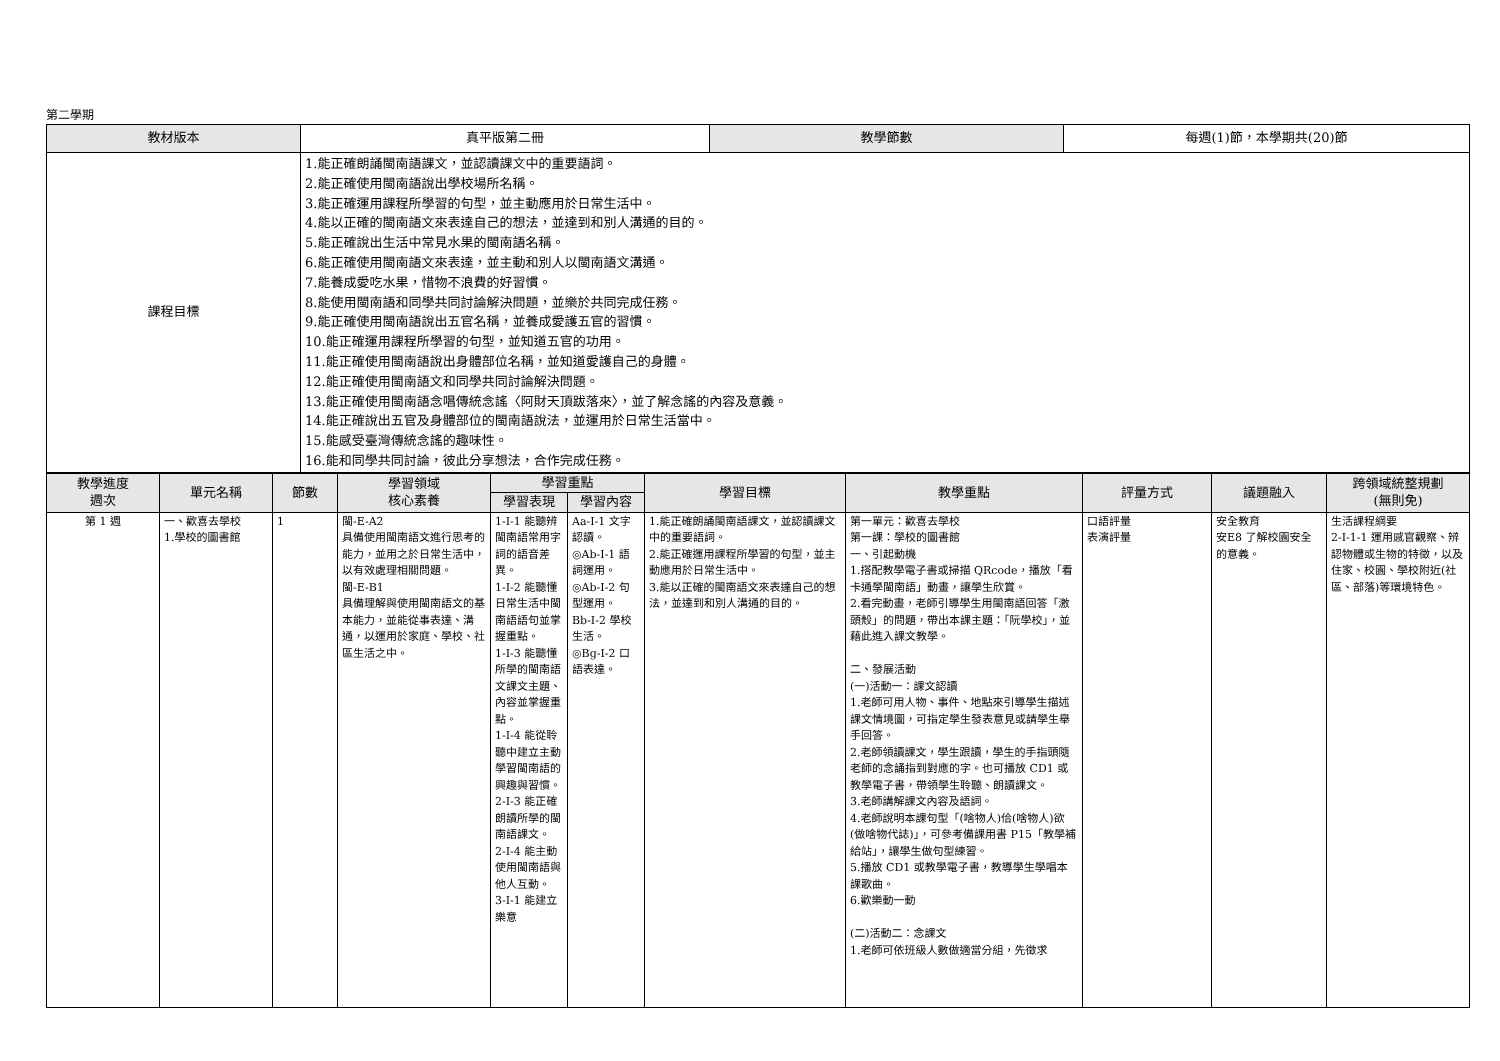第二學期
| 教材版本 | 真平版第二冊 | 教學節數 | 每週(1)節，本學期共(20)節 |
| 課程目標 | 1.能正確朗誦閩南語課文，並認讀課文中的重要語詞。 2.能正確使用閩南語說出學校場所名稱。 3.能正確運用課程所學習的句型，並主動應用於日常生活中。 4.能以正確的閩南語文來表達自己的想法，並達到和別人溝通的目的。 5.能正確說出生活中常見水果的閩南語名稱。 6.能正確使用閩南語文來表達，並主動和別人以閩南語文溝通。 7.能養成愛吃水果，惜物不浪費的好習慣。 8.能使用閩南語和同學共同討論解決問題，並樂於共同完成任務。 9.能正確使用閩南語說出五官名稱，並養成愛護五官的習慣。 10.能正確運用課程所學習的句型，並知道五官的功用。 11.能正確使用閩南語說出身體部位名稱，並知道愛護自己的身體。 12.能正確使用閩南語文和同學共同討論解決問題。 13.能正確使用閩南語念唱傳統念謠〈阿財天頂跋落來〉，並了解念謠的內容及意義。 14.能正確說出五官及身體部位的閩南語說法，並運用於日常生活當中。 15.能感受臺灣傳統念謠的趣味性。 16.能和同學共同討論，彼此分享想法，合作完成任務。 | | |
| 教學進度 週次 | 單元名稱 | 節數 | 學習領域 核心素養 | 學習重點 | | 學習目標 | 教學重點 | 評量方式 | 議題融入 | 跨領域統整規劃 (無則免) |
| --- | --- | --- | --- | --- | --- | --- | --- | --- | --- | --- |
| | | | | 學習表現 | 學習內容 | | | | | |
| 第 1 週 | 一、歡喜去學校 1.學校的圖書館 | 1 | 閩-E-A2 具備使用閩南語文進行思考的能力，並用之於日常生活中，以有效處理相關問題。 閩-E-B1 具備理解與使用閩南語文的基本能力，並能從事表達、溝通，以運用於家庭、學校、社區生活之中。 | 1-Ⅰ-1 能聽辨閩南語常用字詞的語音差異。 1-Ⅰ-2 能聽懂日常生活中閩南語語句並掌握重點。 1-Ⅰ-3 能聽懂所學的閩南語文課文主題、內容並掌握重點。 1-Ⅰ-4 能從聆聽中建立主動學習閩南語的興趣與習慣。 2-Ⅰ-3 能正確朗讀所學的閩南語課文。 2-Ⅰ-4 能主動使用閩南語與他人互動。 3-Ⅰ-1 能建立樂意 | Aa-Ⅰ-1 文字認讀。 ◎Ab-Ⅰ-1 語詞運用。 ◎Ab-Ⅰ-2 句型運用。 Bb-Ⅰ-2 學校生活。 ◎Bg-Ⅰ-2 口語表達。 | 1.能正確朗誦閩南語課文，並認讀課文中的重要語詞。 2.能正確運用課程所學習的句型，並主動應用於日常生活中。 3.能以正確的閩南語文來表達自己的想法，並達到和別人溝通的目的。 | 第一單元：歡喜去學校 第一課：學校的圖書館 一、引起動機 1.搭配教學電子書或掃描 QRcode，播放「看卡通學閩南語」動畫，讓學生欣賞。 2.看完動畫，老師引導學生用閩南語回答「激頭殼」的問題，帶出本課主題：「阮學校」，並藉此進入課文教學。 二、發展活動 (一)活動一：課文認讀 1.老師可用人物、事件、地點來引導學生描述課文情境圖，可指定學生發表意見或請學生舉手回答。 2.老師領讀課文，學生跟讀，學生的手指頭隨老師的念誦指到對應的字。也可播放 CD1 或教學電子書，帶領學生聆聽、朗讀課文。 3.老師講解課文內容及語詞。 4.老師說明本課句型「(啥物人)佮(啥物人)欲(做啥物代誌)」，可參考備課用書 P15「教學補給站」，讓學生做句型練習。 5.播放 CD1 或教學電子書，教導學生學唱本課歌曲。 6.歡樂動一動 (二)活動二：念課文 1.老師可依班級人數做適當分組，先徵求 | 口語評量 表演評量 | 安全教育 安E8 了解校園安全的意義。 | 生活課程綱要 2-I-1-1 運用感官觀察、辨認物體或生物的特徵，以及住家、校園、學校附近(社區、部落)等環境特色。 |